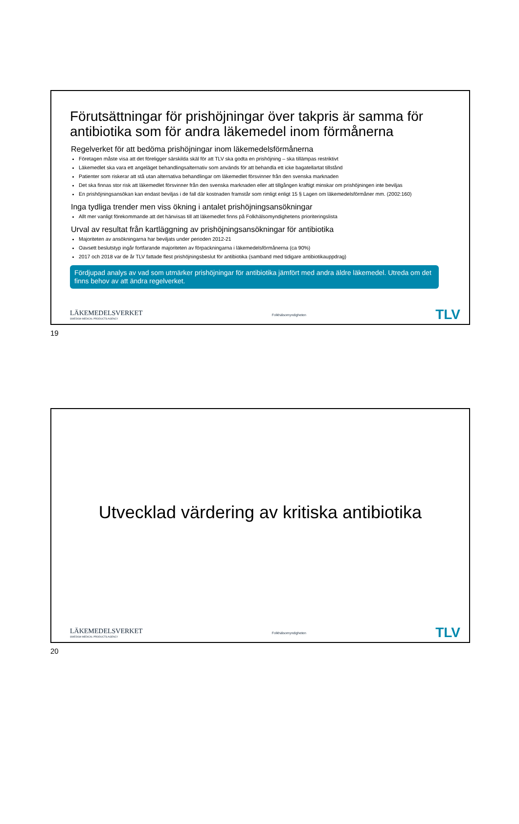Förutsättningar för prishöjningar över takpris är samma för antibiotika som för andra läkemedel inom förmånerna
Regelverket för att bedöma prishöjningar inom läkemedelsförmånerna
Företagen måste visa att det föreligger särskilda skäl för att TLV ska godta en prishöjning – ska tillämpas restriktivt
Läkemedlet ska vara ett angeläget behandlingsalternativ som används för att behandla ett icke bagatellartat tillstånd
Patienter som riskerar att stå utan alternativa behandlingar om läkemedlet försvinner från den svenska marknaden
Det ska finnas stor risk att läkemedlet försvinner från den svenska marknaden eller att tillgången kraftigt minskar om prishöjningen inte beviljas
En prishöjningsansökan kan endast beviljas i de fall där kostnaden framstår som rimligt enligt 15 § Lagen om läkemedelsförmåner mm. (2002:160)
Inga tydliga trender men viss ökning i antalet prishöjningsansökningar
Allt mer vanligt förekommande att det hänvisas till att läkemedlet finns på Folkhälsomyndighetens prioriteringslista
Urval av resultat från kartläggning av prishöjningsansökningar för antibiotika
Majoriteten av ansökningarna har beviljats under perioden 2012-21
Oavsett beslutstyp ingår fortfarande majoriteten av förpackningarna i läkemedelsförmånerna (ca 90%)
2017 och 2018 var de år TLV fattade flest prishöjningsbeslut för antibiotika (samband med tidigare antibiotikauppdrag)
Fördjupad analys av vad som utmärker prishöjningar för antibiotika jämfört med andra äldre läkemedel. Utreda om det finns behov av att ändra regelverket.
LÄKEMEDELSVERKET
SWEDISH MEDICAL PRODUCTS AGENCY
Folkhälsomyndigheten
TLV
19
Utvecklad värdering av kritiska antibiotika
LÄKEMEDELSVERKET
SWEDISH MEDICAL PRODUCTS AGENCY
Folkhälsomyndigheten
TLV
20